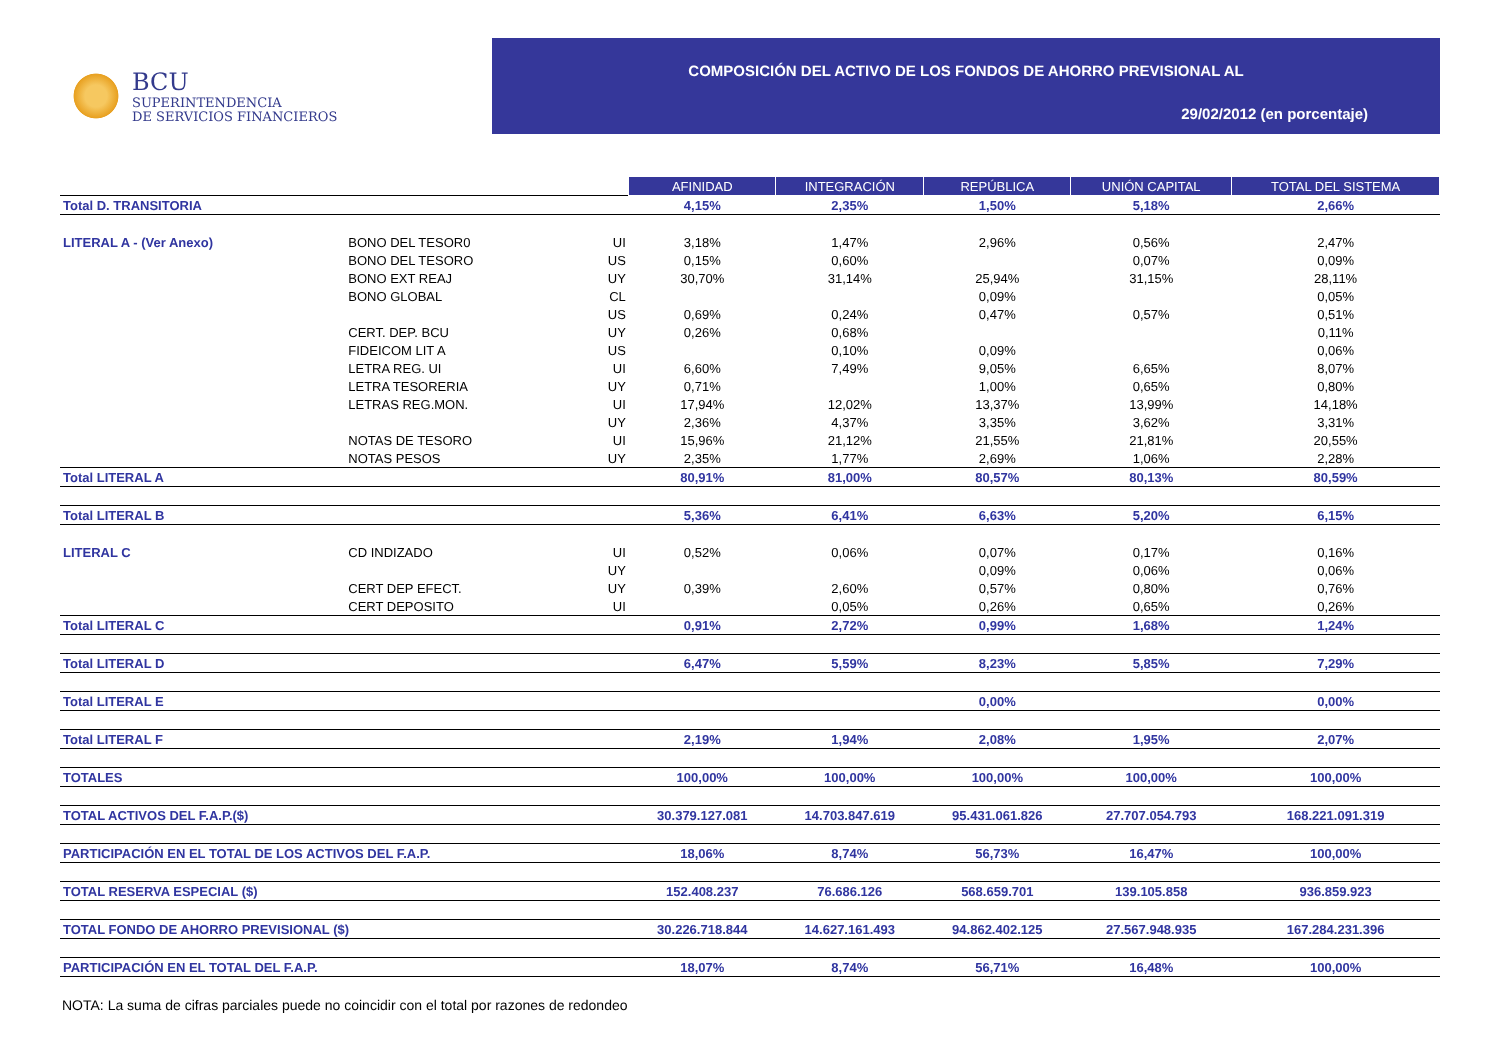BCU
SUPERINTENDENCIA
DE SERVICIOS FINANCIEROS
COMPOSICIÓN DEL ACTIVO DE LOS FONDOS DE AHORRO PREVISIONAL AL
29/02/2012 (en porcentaje)
| | | | AFINIDAD | INTEGRACIÓN | REPÚBLICA | UNIÓN CAPITAL | TOTAL DEL SISTEMA |
| Total D. TRANSITORIA | | | 4,15% | 2,35% | 1,50% | 5,18% | 2,66% |
| LITERAL A - (Ver Anexo) | BONO DEL TESOR0 | UI | 3,18% | 1,47% | 2,96% | 0,56% | 2,47% |
| | BONO DEL TESORO | US | 0,15% | 0,60% | | 0,07% | 0,09% |
| | BONO EXT REAJ | UY | 30,70% | 31,14% | 25,94% | 31,15% | 28,11% |
| | BONO GLOBAL | CL | | | 0,09% | | 0,05% |
| | | US | 0,69% | 0,24% | 0,47% | 0,57% | 0,51% |
| | CERT. DEP. BCU | UY | 0,26% | 0,68% | | | 0,11% |
| | FIDEICOM LIT A | US | | 0,10% | 0,09% | | 0,06% |
| | LETRA REG. UI | UI | 6,60% | 7,49% | 9,05% | 6,65% | 8,07% |
| | LETRA TESORERIA | UY | 0,71% | | 1,00% | 0,65% | 0,80% |
| | LETRAS REG.MON. | UI | 17,94% | 12,02% | 13,37% | 13,99% | 14,18% |
| | | UY | 2,36% | 4,37% | 3,35% | 3,62% | 3,31% |
| | NOTAS DE TESORO | UI | 15,96% | 21,12% | 21,55% | 21,81% | 20,55% |
| | NOTAS PESOS | UY | 2,35% | 1,77% | 2,69% | 1,06% | 2,28% |
| Total LITERAL A | | | 80,91% | 81,00% | 80,57% | 80,13% | 80,59% |
| Total LITERAL B | | | 5,36% | 6,41% | 6,63% | 5,20% | 6,15% |
| LITERAL C | CD INDIZADO | UI | 0,52% | 0,06% | 0,07% | 0,17% | 0,16% |
| | | UY | | | 0,09% | 0,06% | 0,06% |
| | CERT DEP EFECT. | UY | 0,39% | 2,60% | 0,57% | 0,80% | 0,76% |
| | CERT DEPOSITO | UI | | 0,05% | 0,26% | 0,65% | 0,26% |
| Total LITERAL C | | | 0,91% | 2,72% | 0,99% | 1,68% | 1,24% |
| Total LITERAL D | | | 6,47% | 5,59% | 8,23% | 5,85% | 7,29% |
| Total LITERAL E | | | | | 0,00% | | 0,00% |
| Total LITERAL F | | | 2,19% | 1,94% | 2,08% | 1,95% | 2,07% |
| TOTALES | | | 100,00% | 100,00% | 100,00% | 100,00% | 100,00% |
| TOTAL ACTIVOS DEL F.A.P.($) | | | 30.379.127.081 | 14.703.847.619 | 95.431.061.826 | 27.707.054.793 | 168.221.091.319 |
| PARTICIPACIÓN EN EL TOTAL DE LOS ACTIVOS DEL F.A.P. | | | 18,06% | 8,74% | 56,73% | 16,47% | 100,00% |
| TOTAL RESERVA ESPECIAL ($) | | | 152.408.237 | 76.686.126 | 568.659.701 | 139.105.858 | 936.859.923 |
| TOTAL FONDO DE AHORRO PREVISIONAL ($) | | | 30.226.718.844 | 14.627.161.493 | 94.862.402.125 | 27.567.948.935 | 167.284.231.396 |
| PARTICIPACIÓN EN EL TOTAL DEL F.A.P. | | | 18,07% | 8,74% | 56,71% | 16,48% | 100,00% |
NOTA: La suma de cifras parciales puede no coincidir con el total por razones de redondeo